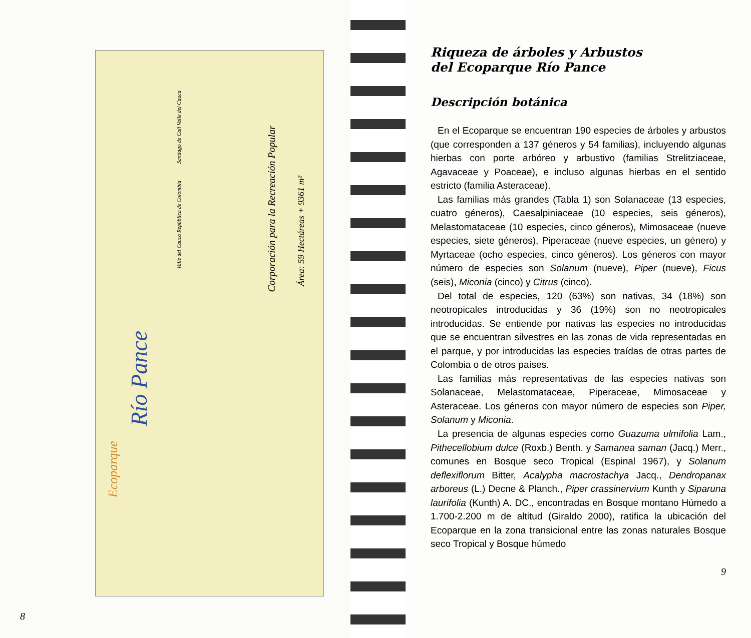Río Pance
Ecoparque
Corporación para la Recreación Popular
Área: 59 Hectáreas + 9361 m²
Santiago de Cali Valle del Cauca
Valle del Cauca República de Colombia
8
Riqueza de árboles y Arbustos
del Ecoparque Río Pance
Descripción botánica
En el Ecoparque se encuentran 190 especies de árboles y arbustos (que corresponden a 137 géneros y 54 familias), incluyendo algunas hierbas con porte arbóreo y arbustivo (familias Strelitziaceae, Agavaceae y Poaceae), e incluso algunas hierbas en el sentido estricto (familia Asteraceae).
Las familias más grandes (Tabla 1) son Solanaceae (13 especies, cuatro géneros), Caesalpiniaceae (10 especies, seis géneros), Melastomataceae (10 especies, cinco géneros), Mimosaceae (nueve especies, siete géneros), Piperaceae (nueve especies, un género) y Myrtaceae (ocho especies, cinco géneros). Los géneros con mayor número de especies son Solanum (nueve), Piper (nueve), Ficus (seis), Miconia (cinco) y Citrus (cinco).
Del total de especies, 120 (63%) son nativas, 34 (18%) son neotropicales introducidas y 36 (19%) son no neotropicales introducidas. Se entiende por nativas las especies no introducidas que se encuentran silvestres en las zonas de vida representadas en el parque, y por introducidas las especies traídas de otras partes de Colombia o de otros países.
Las familias más representativas de las especies nativas son Solanaceae, Melastomataceae, Piperaceae, Mimosaceae y Asteraceae. Los géneros con mayor número de especies son Piper, Solanum y Miconia.
La presencia de algunas especies como Guazuma ulmifolia Lam., Pithecellobium dulce (Roxb.) Benth. y Samanea saman (Jacq.) Merr., comunes en Bosque seco Tropical (Espinal 1967), y Solanum deflexiflorum Bitter, Acalypha macrostachya Jacq., Dendropanax arboreus (L.) Decne & Planch., Piper crassinervium Kunth y Siparuna laurifolia (Kunth) A. DC., encontradas en Bosque montano Húmedo a 1.700-2.200 m de altitud (Giraldo 2000), ratifica la ubicación del Ecoparque en la zona transicional entre las zonas naturales Bosque seco Tropical y Bosque húmedo
9